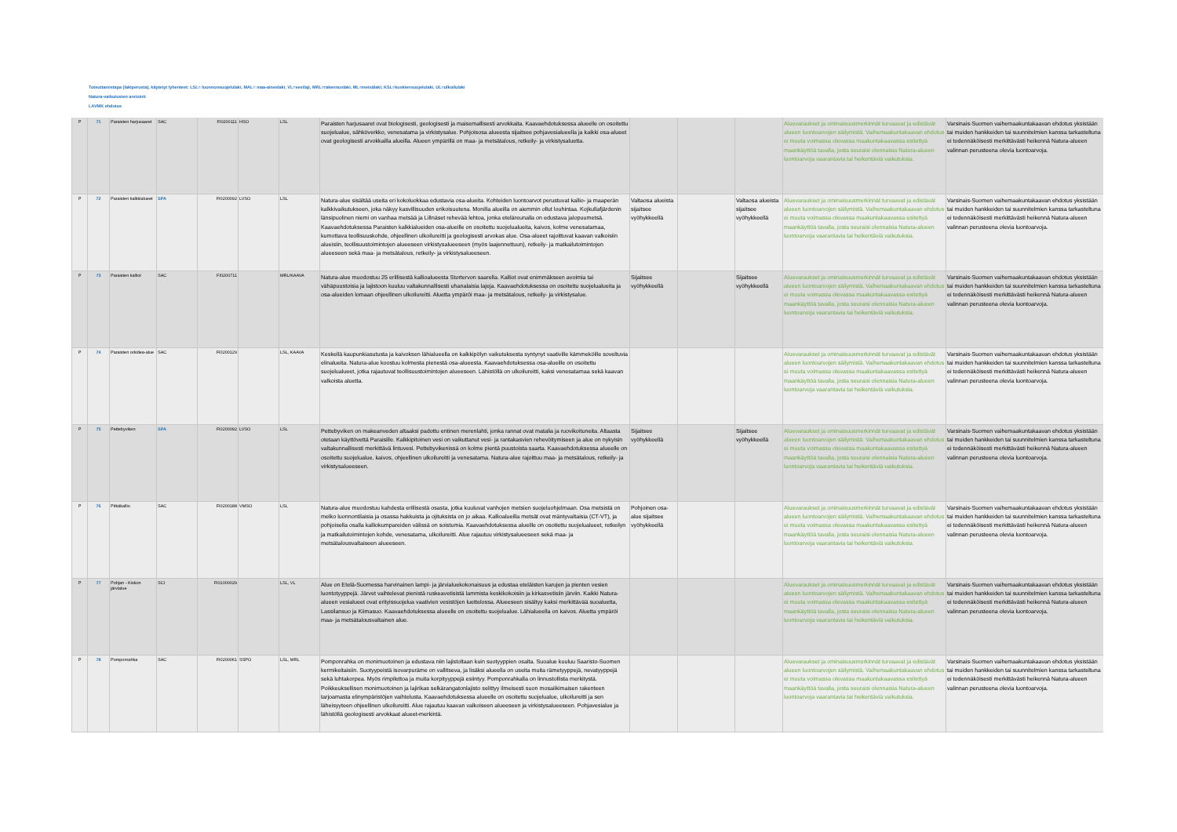Toteuttamistapa (lakiperusta), käytetyt lyhenteet: LSL= luonnonsuojelulaki, MAL= maa-aineslaki, VL=vesilaji, MRL=rakennuslaki, ML=metsälaki, KSL=koskiensuojelulaki, UL=ulkoilulaki
Natura-vaikutusten arviointi
LAVMK ehdotus
| P | 71 | Paraisten harjusaaret | SAC | FI0200111 | HSO | LSL | Paraisten harjusaaret ovat biologisesti, geologisesti ja maisemallisesti arvokkaita. Kaavaehdotuksessa alueelle on osoitettu suojelualue, sähköverkko, venesatama ja virkistysalue. Pohjoisosa alueesta sijaitsee pohjavesialueella ja kaikki osa-alueet ovat geologisesti arvokkailla alueilla. Alueen ympärillä on maa- ja metsätalous, retkeily- ja virkistysaluetta. | | | | Aluevaraukset ja ominaisuusmerkinnät turvaavat ja edistävät alueen luontoarvojen säilymistä. Vaihemaakuntakaavan ehdotus ei muuta voimassa olevassa maakuntakaavassa esitettyä maankäyttöä tavalla, josta seuraisi olennaisia Natura-alueen luontoarvoja vaarantavia tai heikentäviä vaikutuksia. | Varsinais-Suomen vaihemaakuntakaavan ehdotus yksistään tai muiden hankkeiden tai suunnitelmien kanssa tarkasteltuna ei todennäköisesti merkittävästi heikennä Natura-alueen valinnan perusteena olevia luontoarvoja. |
| P | 72 | Paraisten kalkkialueet | SPA | FI0200092 | LVSO | LSL | Natura-alue sisältää useita eri kokoluokkaa edustavia osa-alueita. Kohteiden luontoarvot perustuvat kallio- ja maaperän kalkkivaikutukseen, joka näkyy kasvillisuuden erikoisuutena. Monilla alueilla on aiemmin ollut louhintaa. Kojkullafjärdenin länsipuolinen niemi on vanhaa metsää ja Lillnäset rehevää lehtoa, jonka eteläreunalla on edustava jalopuumetsä. Kaavaehdotuksessa Paraisten kalkkialueiden osa-alueille on osoitettu suojelualueita, kaivos, kolme venesatamaa, kumottava teollisuuskohde, ohjeellinen ulkoilureitti ja geologisesti arvokas alue. Osa-alueet rajoittuvat kaavan valkoisiin alueisiin, teollisuustoimintojen alueeseen virkistysalueeseen (myös laajennettuun), retkeily- ja matkailutoimintojen alueeseen sekä maa- ja metsätalous, retkeily- ja virkistysalueeseen. | Valtaosa alueista sijaitsee vyöhykkeellä | | Valtaosa alueista sijaitsee vyöhykkeellä | Aluevaraukset ja ominaisuusmerkinnät turvaavat ja edistävät alueen luontoarvojen säilymistä. Vaihemaakuntakaavan ehdotus ei muuta voimassa olevassa maakuntakaavassa esitettyä maankäyttöä tavalla, josta seuraisi olennaisia Natura-alueen luontoarvoja vaarantavia tai heikentäviä vaikutuksia. | Varsinais-Suomen vaihemaakuntakaavan ehdotus yksistään tai muiden hankkeiden tai suunnitelmien kanssa tarkasteltuna ei todennäköisesti merkittävästi heikennä Natura-alueen valinnan perusteena olevia luontoarvoja. |
| P | 73 | Paraisten kalliot | SAC | FI0200711 | | MRL/KAAVA | Natura-alue muodostuu 25 erillisestä kallioalueesta Stortervon saarella. Kalliot ovat enimmäkseen avoimia tai vähäpuustoisia ja lajistoon kuuluu valtakunnallisesti uhanalaisia lajeja. Kaavaehdotuksessa on osoitettu suojelualueita ja osa-alueiden lomaan ohjeellinen ulkoilureitti. Aluetta ympäröi maa- ja metsätalous, retkeily- ja virkistysalue. | Sijaitsee vyöhykkeellä | | Sijaitsee vyöhykkeellä | Aluevaraukset ja ominaisuusmerkinnät turvaavat ja edistävät alueen luontoarvojen säilymistä. Vaihemaakuntakaavan ehdotus ei muuta voimassa olevassa maakuntakaavassa esitettyä maankäyttöä tavalla, josta seuraisi olennaisia Natura-alueen luontoarvoja vaarantavia tai heikentäviä vaikutuksia. | Varsinais-Suomen vaihemaakuntakaavan ehdotus yksistään tai muiden hankkeiden tai suunnitelmien kanssa tarkasteltuna ei todennäköisesti merkittävästi heikennä Natura-alueen valinnan perusteena olevia luontoarvoja. |
| P | 74 | Paraisten orkidea-alue | SAC | FI0200129 | | LSL, KAAVA | Keskellä kaupunkiasutusta ja kaivoksen lähialueella on kalkkipölyn vaikutuksesta syntynyt vaativille kämmeköille soveltuvia elinalueita. Natura-alue koostuu kolmesta pienestä osa-alueesta. Kaavaehdotuksessa osa-alueille on osoitettu suojelualueet, jotka rajautuvat teollisuustoimintojen alueeseen. Lähistöllä on ulkoilureitti, kaksi venesatamaa sekä kaavan valkoista aluetta. | | | | Aluevaraukset ja ominaisuusmerkinnät turvaavat ja edistävät alueen luontoarvojen säilymistä. Vaihemaakuntakaavan ehdotus ei muuta voimassa olevassa maakuntakaavassa esitettyä maankäyttöä tavalla, josta seuraisi olennaisia Natura-alueen luontoarvoja vaarantavia tai heikentäviä vaikutuksia. | Varsinais-Suomen vaihemaakuntakaavan ehdotus yksistään tai muiden hankkeiden tai suunnitelmien kanssa tarkasteltuna ei todennäköisesti merkittävästi heikennä Natura-alueen valinnan perusteena olevia luontoarvoja. |
| P | 75 | Pettebyviken | SPA | FI0200092 | LVSO | LSL | Pettebyviken on makeanveden altaaksi padottu entinen merenlahti, jonka rannat ovat matalia ja ruovikoituneita. Altaasta otetaan käyttövettä Paraisille. Kalkkipitoinen vesi on vaikuttanut vesi- ja rantakasvien rehevöitymiseen ja alue on nykyisin valtakunnallisesti merkittävä lintuvesi. Pettebyvikenissä on kolme pientä puustoista saarta. Kaavaehdotuksessa alueelle on osoitettu suojelualue, kaivos, ohjeellinen ulkoilureitti ja venesatama. Natura-alue rajoittuu maa- ja metsätalous, retkeily- ja virkistysalueeseen. | Sijaitsee vyöhykkeellä | | Sijaitsee vyöhykkeellä | Aluevaraukset ja ominaisuusmerkinnät turvaavat ja edistävät alueen luontoarvojen säilymistä. Vaihemaakuntakaavan ehdotus ei muuta voimassa olevassa maakuntakaavassa esitettyä maankäyttöä tavalla, josta seuraisi olennaisia Natura-alueen luontoarvoja vaarantavia tai heikentäviä vaikutuksia. | Varsinais-Suomen vaihemaakuntakaavan ehdotus yksistään tai muiden hankkeiden tai suunnitelmien kanssa tarkasteltuna ei todennäköisesti merkittävästi heikennä Natura-alueen valinnan perusteena olevia luontoarvoja. |
| P | 76 | Pitkäkallio | SAC | FI0200188 | VMSO | LSL | Natura-alue muodostuu kahdesta erillisestä osasta, jotka kuuluvat vanhojen metsien suojeluohjelmaan. Osa metsistä on melko luonnontilaisia ja osassa hakkuista ja ojituksista on jo aikaa. Kallioalueilla metsät ovat mäntyvaltaisia (CT-VT), ja pohjoisella osalla kalliokumpareiden välissä on soistumia. Kaavaehdotuksessa alueille on osoitettu suojelualueet, retkeilyn ja matkailutoimintojen kohde, venesatama, ulkoilureitti. Alue rajautuu virkistysalueeseen sekä maa- ja metsätalousvaltaiseen alueeseen. | Pohjoinen osa-alue sijaitsee vyöhykkeellä | | | Aluevaraukset ja ominaisuusmerkinnät turvaavat ja edistävät alueen luontoarvojen säilymistä. Vaihemaakuntakaavan ehdotus ei muuta voimassa olevassa maakuntakaavassa esitettyä maankäyttöä tavalla, josta seuraisi olennaisia Natura-alueen luontoarvoja vaarantavia tai heikentäviä vaikutuksia. | Varsinais-Suomen vaihemaakuntakaavan ehdotus yksistään tai muiden hankkeiden tai suunnitelmien kanssa tarkasteltuna ei todennäköisesti merkittävästi heikennä Natura-alueen valinnan perusteena olevia luontoarvoja. |
| P | 77 | Pohjan - Kiskon järvialue | SCI | FI01000029 | | LSL, VL | Alue on Etelä-Suomessa harvinainen lampi- ja järvialuekokonaisuus ja edustaa eteläisten karujen ja pienten vesien luontotyyppejä. Järvet vaihtelevat pienistä ruskeavetisistä lammista keskikokoisiin ja kirkasvetisiin järviin. Kaikki Natura-alueen vesialueet ovat erityissuojelua vaativien vesistöjen luettelossa. Alueeseen sisältyy kaksi merkittävää suoaluetta, Lassilansuo ja Kiimasuo. Kaavaehdotuksessa alueelle on osoitettu suojelualue. Lähialueella on kaivos. Aluetta ympäröi maa- ja metsätalousvaltainen alue. | | | | Aluevaraukset ja ominaisuusmerkinnät turvaavat ja edistävät alueen luontoarvojen säilymistä. Vaihemaakuntakaavan ehdotus ei muuta voimassa olevassa maakuntakaavassa esitettyä maankäyttöä tavalla, josta seuraisi olennaisia Natura-alueen luontoarvoja vaarantavia tai heikentäviä vaikutuksia. | Varsinais-Suomen vaihemaakuntakaavan ehdotus yksistään tai muiden hankkeiden tai suunnitelmien kanssa tarkasteltuna ei todennäköisesti merkittävästi heikennä Natura-alueen valinnan perusteena olevia luontoarvoja. |
| P | 78 | Pomponrahka | SAC | FI0200061 | SSPO | LSL, MRL | Pomponrahka on monimuotoinen ja edustava niin lajistoltaan kuin suotyyppien osalta. Suoalue kuuluu Saaristo-Suomen kermikeitaisiin. Suotyypeistä isovarpuräme on vallitseva, ja lisäksi alueella on useita muita rämetyyppejä, nevatyyppejä sekä luhtakorpea. Myös rimpilettoa ja muita korpityyppejä esiintyy. Pomponrahkalla on linnustollista merkitystä. Poikkeuksellisen monimuotoinen ja lajirikas selkärangatonlajisto selittyy ilmeisesti suon mosaiikimaisen rakenteen tarjoamasta elinympäristöjen vaihtelusta. Kaavaehdotuksessa alueelle on osoitettu suojelualue, ulkoilureitti ja sen läheisyyteen ohjeellinen ulkoilureitti. Alue rajautuu kaavan valkoiseen alueeseen ja virkistysalueeseen. Pohjavesialue ja lähistöllä geologisesti arvokkaat alueet-merkintä. | | | | Aluevaraukset ja ominaisuusmerkinnät turvaavat ja edistävät alueen luontoarvojen säilymistä. Vaihemaakuntakaavan ehdotus ei muuta voimassa olevassa maakuntakaavassa esitettyä maankäyttöä tavalla, josta seuraisi olennaisia Natura-alueen luontoarvoja vaarantavia tai heikentäviä vaikutuksia. | Varsinais-Suomen vaihemaakuntakaavan ehdotus yksistään tai muiden hankkeiden tai suunnitelmien kanssa tarkasteltuna ei todennäköisesti merkittävästi heikennä Natura-alueen valinnan perusteena olevia luontoarvoja. |